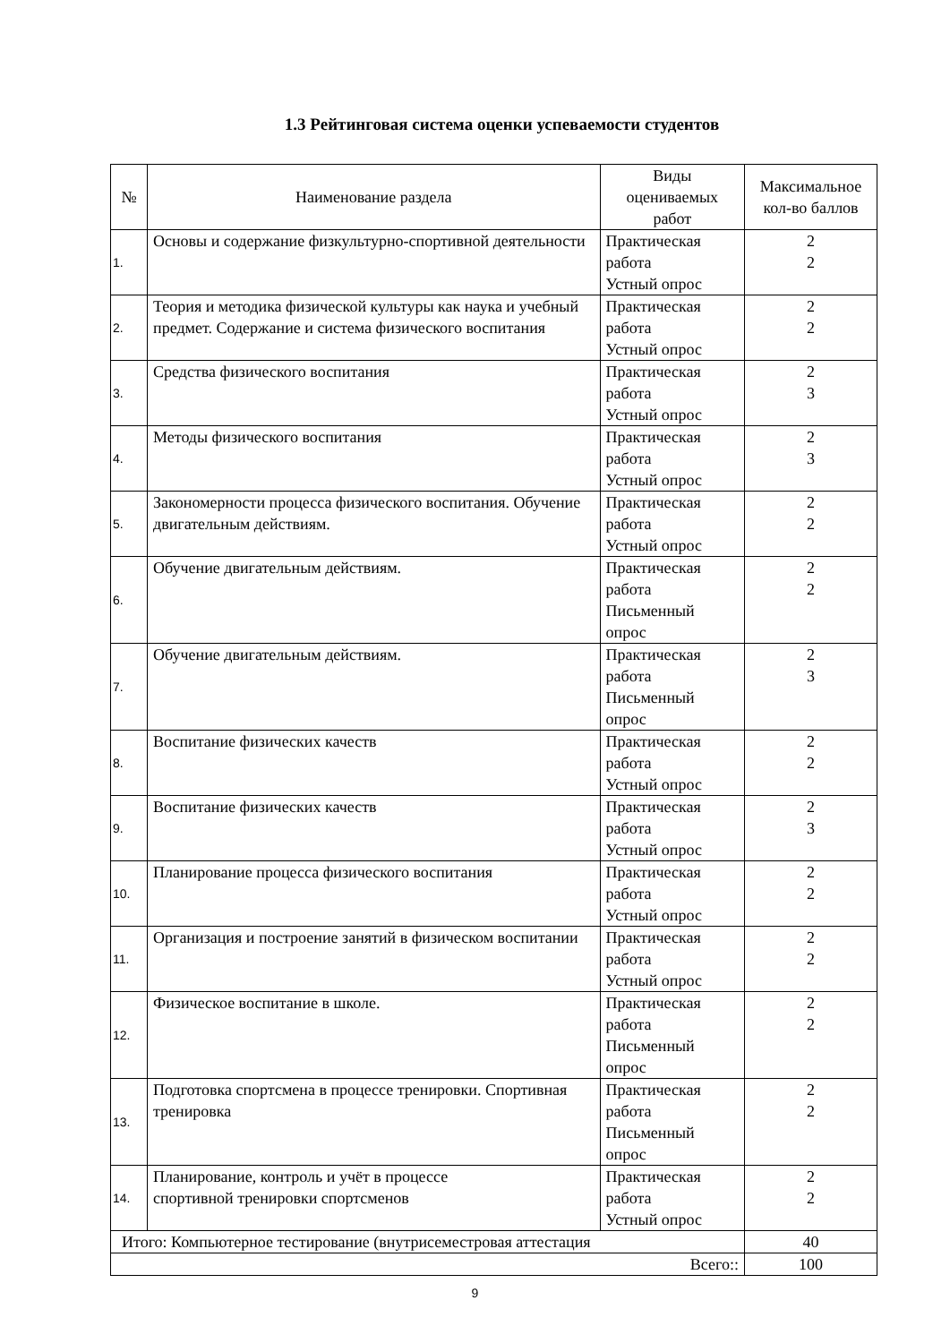1.3 Рейтинговая система оценки успеваемости студентов
| № | Наименование раздела | Виды оцениваемых работ | Максимальное кол-во баллов |
| --- | --- | --- | --- |
| 1. | Основы и содержание физкультурно-спортивной деятельности | Практическая работа Устный опрос | 2 2 |
| 2. | Теория и методика физической культуры как наука и учебный предмет. Содержание и система физического воспитания | Практическая работа Устный опрос | 2 2 |
| 3. | Средства физического воспитания | Практическая работа Устный опрос | 2 3 |
| 4. | Методы физического воспитания | Практическая работа Устный опрос | 2 3 |
| 5. | Закономерности процесса физического воспитания. Обучение двигательным действиям. | Практическая работа Устный опрос | 2 2 |
| 6. | Обучение двигательным действиям. | Практическая работа Письменный опрос | 2 2 |
| 7. | Обучение двигательным действиям. | Практическая работа Письменный опрос | 2 3 |
| 8. | Воспитание физических качеств | Практическая работа Устный опрос | 2 2 |
| 9. | Воспитание физических качеств | Практическая работа Устный опрос | 2 3 |
| 10. | Планирование процесса физического воспитания | Практическая работа Устный опрос | 2 2 |
| 11. | Организация и построение занятий в физическом воспитании | Практическая работа Устный опрос | 2 2 |
| 12. | Физическое воспитание в школе. | Практическая работа Письменный опрос | 2 2 |
| 13. | Подготовка спортсмена в процессе тренировки. Спортивная тренировка | Практическая работа Письменный опрос | 2 2 |
| 14. | Планирование, контроль и учёт в процессе спортивной тренировки спортсменов | Практическая работа Устный опрос | 2 2 |
| Итого: Компьютерное тестирование (внутрисеместровая аттестация | | | 40 |
| Всего:: | | | 100 |
9